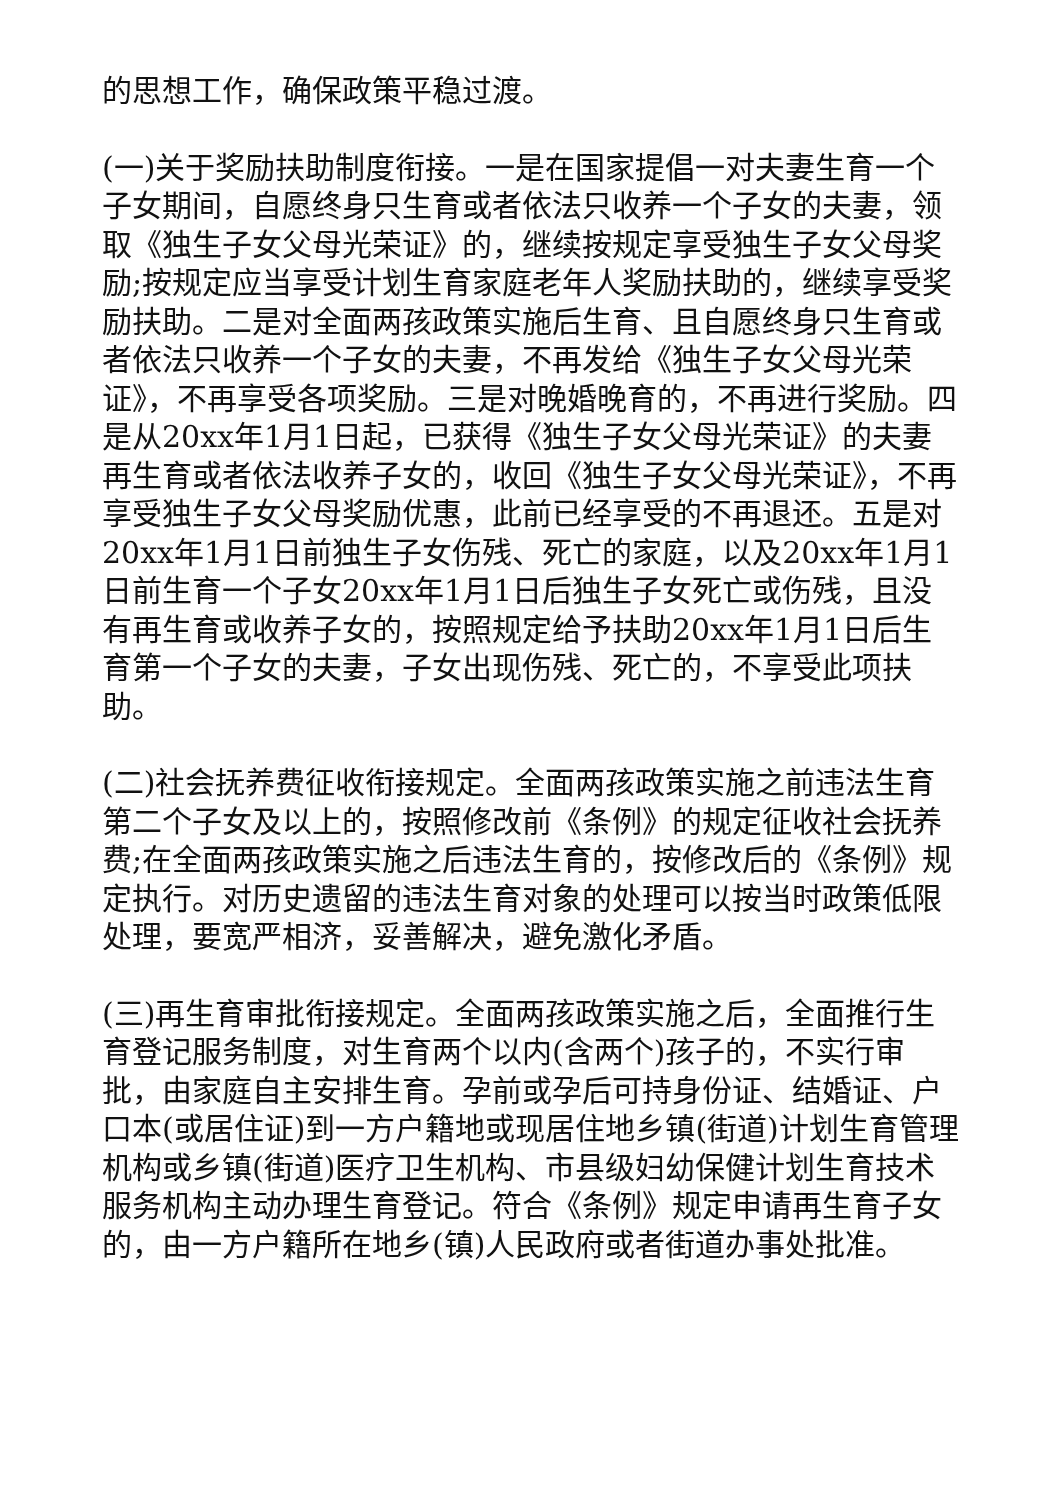的思想工作，确保政策平稳过渡。
(一)关于奖励扶助制度衔接。一是在国家提倡一对夫妻生育一个子女期间，自愿终身只生育或者依法只收养一个子女的夫妻，领取《独生子女父母光荣证》的，继续按规定享受独生子女父母奖励;按规定应当享受计划生育家庭老年人奖励扶助的，继续享受奖励扶助。二是对全面两孩政策实施后生育、且自愿终身只生育或者依法只收养一个子女的夫妻，不再发给《独生子女父母光荣证》，不再享受各项奖励。三是对晚婚晚育的，不再进行奖励。四是从20xx年1月1日起，已获得《独生子女父母光荣证》的夫妻再生育或者依法收养子女的，收回《独生子女父母光荣证》，不再享受独生子女父母奖励优惠，此前已经享受的不再退还。五是对20xx年1月1日前独生子女伤残、死亡的家庭，以及20xx年1月1日前生育一个子女20xx年1月1日后独生子女死亡或伤残，且没有再生育或收养子女的，按照规定给予扶助20xx年1月1日后生育第一个子女的夫妻，子女出现伤残、死亡的，不享受此项扶助。
(二)社会抚养费征收衔接规定。全面两孩政策实施之前违法生育第二个子女及以上的，按照修改前《条例》的规定征收社会抚养费;在全面两孩政策实施之后违法生育的，按修改后的《条例》规定执行。对历史遗留的违法生育对象的处理可以按当时政策低限处理，要宽严相济，妥善解决，避免激化矛盾。
(三)再生育审批衔接规定。全面两孩政策实施之后，全面推行生育登记服务制度，对生育两个以内(含两个)孩子的，不实行审批，由家庭自主安排生育。孕前或孕后可持身份证、结婚证、户口本(或居住证)到一方户籍地或现居住地乡镇(街道)计划生育管理机构或乡镇(街道)医疗卫生机构、市县级妇幼保健计划生育技术服务机构主动办理生育登记。符合《条例》规定申请再生育子女的，由一方户籍所在地乡(镇)人民政府或者街道办事处批准。